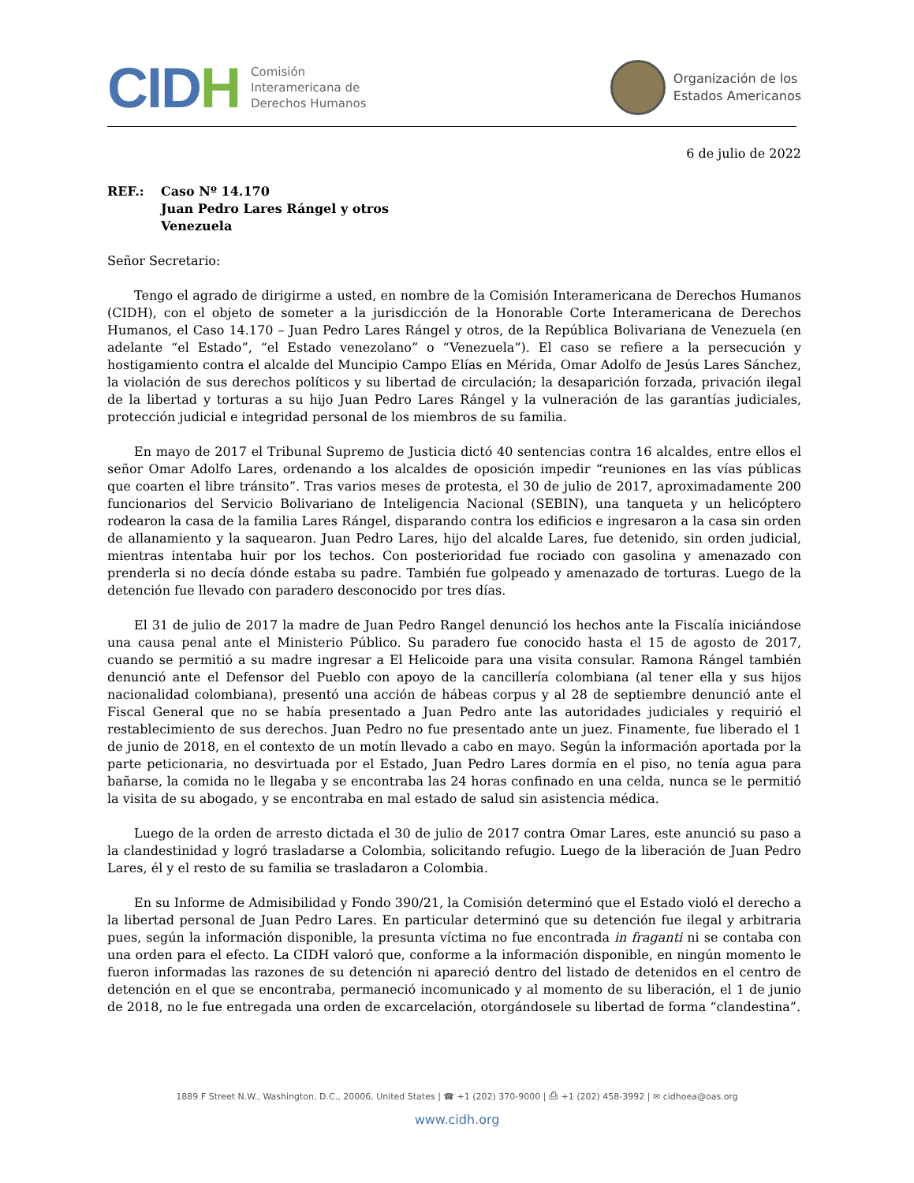CIDH
Comisión
Interamericana de
Derechos Humanos
Organización de los
Estados Americanos
6 de julio de 2022
REF.: Caso Nº 14.170
Juan Pedro Lares Rángel y otros
Venezuela
Señor Secretario:
Tengo el agrado de dirigirme a usted, en nombre de la Comisión Interamericana de Derechos Humanos (CIDH), con el objeto de someter a la jurisdicción de la Honorable Corte Interamericana de Derechos Humanos, el Caso 14.170 – Juan Pedro Lares Rángel y otros, de la República Bolivariana de Venezuela (en adelante “el Estado”, “el Estado venezolano” o “Venezuela”). El caso se refiere a la persecución y hostigamiento contra el alcalde del Muncipio Campo Elías en Mérida, Omar Adolfo de Jesús Lares Sánchez, la violación de sus derechos políticos y su libertad de circulación; la desaparición forzada, privación ilegal de la libertad y torturas a su hijo Juan Pedro Lares Rángel y la vulneración de las garantías judiciales, protección judicial e integridad personal de los miembros de su familia.
En mayo de 2017 el Tribunal Supremo de Justicia dictó 40 sentencias contra 16 alcaldes, entre ellos el señor Omar Adolfo Lares, ordenando a los alcaldes de oposición impedir “reuniones en las vías públicas que coarten el libre tránsito”. Tras varios meses de protesta, el 30 de julio de 2017, aproximadamente 200 funcionarios del Servicio Bolivariano de Inteligencia Nacional (SEBIN), una tanqueta y un helicóptero rodearon la casa de la familia Lares Rángel, disparando contra los edificios e ingresaron a la casa sin orden de allanamiento y la saquearon. Juan Pedro Lares, hijo del alcalde Lares, fue detenido, sin orden judicial, mientras intentaba huir por los techos. Con posterioridad fue rociado con gasolina y amenazado con prenderla si no decía dónde estaba su padre. También fue golpeado y amenazado de torturas. Luego de la detención fue llevado con paradero desconocido por tres días.
El 31 de julio de 2017 la madre de Juan Pedro Rangel denunció los hechos ante la Fiscalía iniciándose una causa penal ante el Ministerio Público. Su paradero fue conocido hasta el 15 de agosto de 2017, cuando se permitió a su madre ingresar a El Helicoide para una visita consular. Ramona Rángel también denunció ante el Defensor del Pueblo con apoyo de la cancillería colombiana (al tener ella y sus hijos nacionalidad colombiana), presentó una acción de hábeas corpus y al 28 de septiembre denunció ante el Fiscal General que no se había presentado a Juan Pedro ante las autoridades judiciales y requirió el restablecimiento de sus derechos. Juan Pedro no fue presentado ante un juez. Finamente, fue liberado el 1 de junio de 2018, en el contexto de un motín llevado a cabo en mayo. Según la información aportada por la parte peticionaria, no desvirtuada por el Estado, Juan Pedro Lares dormía en el piso, no tenía agua para bañarse, la comida no le llegaba y se encontraba las 24 horas confinado en una celda, nunca se le permitió la visita de su abogado, y se encontraba en mal estado de salud sin asistencia médica.
Luego de la orden de arresto dictada el 30 de julio de 2017 contra Omar Lares, este anunció su paso a la clandestinidad y logró trasladarse a Colombia, solicitando refugio. Luego de la liberación de Juan Pedro Lares, él y el resto de su familia se trasladaron a Colombia.
En su Informe de Admisibilidad y Fondo 390/21, la Comisión determinó que el Estado violó el derecho a la libertad personal de Juan Pedro Lares. En particular determinó que su detención fue ilegal y arbitraria pues, según la información disponible, la presunta víctima no fue encontrada in fraganti ni se contaba con una orden para el efecto. La CIDH valoró que, conforme a la información disponible, en ningún momento le fueron informadas las razones de su detención ni apareció dentro del listado de detenidos en el centro de detención en el que se encontraba, permaneció incomunicado y al momento de su liberación, el 1 de junio de 2018, no le fue entregada una orden de excarcelación, otorgándosele su libertad de forma “clandestina”.
1889 F Street N.W., Washington, D.C., 20006, United States | ☎ +1 (202) 370-9000 | ⎙ +1 (202) 458-3992 | ✉ cidhoea@oas.org
www.cidh.org